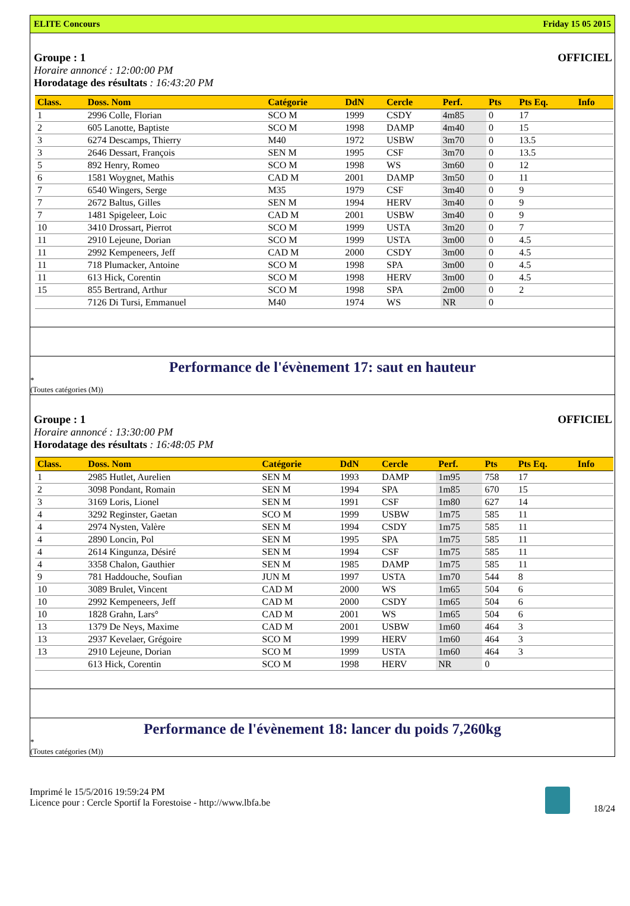ELITE Concours Friday 15 05 2015
Groupe : 1 OFFICIEL
Horaire annoncé : 12:00:00 PM
Horodatage des résultats : 16:43:20 PM
| Class. | Doss. Nom | Catégorie | DdN | Cercle | Perf. | Pts | Pts Eq. | Info |
| --- | --- | --- | --- | --- | --- | --- | --- | --- |
| 1 | 2996 Colle, Florian | SCO M | 1999 | CSDY | 4m85 | 0 | 17 | |
| 2 | 605 Lanotte, Baptiste | SCO M | 1998 | DAMP | 4m40 | 0 | 15 | |
| 3 | 6274 Descamps, Thierry | M40 | 1972 | USBW | 3m70 | 0 | 13.5 | |
| 3 | 2646 Dessart, François | SEN M | 1995 | CSF | 3m70 | 0 | 13.5 | |
| 5 | 892 Henry, Romeo | SCO M | 1998 | WS | 3m60 | 0 | 12 | |
| 6 | 1581 Woygnet, Mathis | CAD M | 2001 | DAMP | 3m50 | 0 | 11 | |
| 7 | 6540 Wingers, Serge | M35 | 1979 | CSF | 3m40 | 0 | 9 | |
| 7 | 2672 Baltus, Gilles | SEN M | 1994 | HERV | 3m40 | 0 | 9 | |
| 7 | 1481 Spigeleer, Loic | CAD M | 2001 | USBW | 3m40 | 0 | 9 | |
| 10 | 3410 Drossart, Pierrot | SCO M | 1999 | USTA | 3m20 | 0 | 7 | |
| 11 | 2910 Lejeune, Dorian | SCO M | 1999 | USTA | 3m00 | 0 | 4.5 | |
| 11 | 2992 Kempeneers, Jeff | CAD M | 2000 | CSDY | 3m00 | 0 | 4.5 | |
| 11 | 718 Plumacker, Antoine | SCO M | 1998 | SPA | 3m00 | 0 | 4.5 | |
| 11 | 613 Hick, Corentin | SCO M | 1998 | HERV | 3m00 | 0 | 4.5 | |
| 15 | 855 Bertrand, Arthur | SCO M | 1998 | SPA | 2m00 | 0 | 2 | |
| | 7126 Di Tursi, Emmanuel | M40 | 1974 | WS | NR | 0 | | |
Performance de l'évènement 17: saut en hauteur
*
(Toutes catégories (M))
Groupe : 1 OFFICIEL
Horaire annoncé : 13:30:00 PM
Horodatage des résultats : 16:48:05 PM
| Class. | Doss. Nom | Catégorie | DdN | Cercle | Perf. | Pts | Pts Eq. | Info |
| --- | --- | --- | --- | --- | --- | --- | --- | --- |
| 1 | 2985 Hutlet, Aurelien | SEN M | 1993 | DAMP | 1m95 | 758 | 17 | |
| 2 | 3098 Pondant, Romain | SEN M | 1994 | SPA | 1m85 | 670 | 15 | |
| 3 | 3169 Loris, Lionel | SEN M | 1991 | CSF | 1m80 | 627 | 14 | |
| 4 | 3292 Reginster, Gaetan | SCO M | 1999 | USBW | 1m75 | 585 | 11 | |
| 4 | 2974 Nysten, Valère | SEN M | 1994 | CSDY | 1m75 | 585 | 11 | |
| 4 | 2890 Loncin, Pol | SEN M | 1995 | SPA | 1m75 | 585 | 11 | |
| 4 | 2614 Kingunza, Désiré | SEN M | 1994 | CSF | 1m75 | 585 | 11 | |
| 4 | 3358 Chalon, Gauthier | SEN M | 1985 | DAMP | 1m75 | 585 | 11 | |
| 9 | 781 Haddouche, Soufian | JUN M | 1997 | USTA | 1m70 | 544 | 8 | |
| 10 | 3089 Brulet, Vincent | CAD M | 2000 | WS | 1m65 | 504 | 6 | |
| 10 | 2992 Kempeneers, Jeff | CAD M | 2000 | CSDY | 1m65 | 504 | 6 | |
| 10 | 1828 Grahn, Lars° | CAD M | 2001 | WS | 1m65 | 504 | 6 | |
| 13 | 1379 De Neys, Maxime | CAD M | 2001 | USBW | 1m60 | 464 | 3 | |
| 13 | 2937 Kevelaer, Grégoire | SCO M | 1999 | HERV | 1m60 | 464 | 3 | |
| 13 | 2910 Lejeune, Dorian | SCO M | 1999 | USTA | 1m60 | 464 | 3 | |
| | 613 Hick, Corentin | SCO M | 1998 | HERV | NR | 0 | | |
Performance de l'évènement 18: lancer du poids 7,260kg
*
(Toutes catégories (M))
Imprimé le 15/5/2016 19:59:24 PM
Licence pour : Cercle Sportif la Forestoise - http://www.lbfa.be
18/24